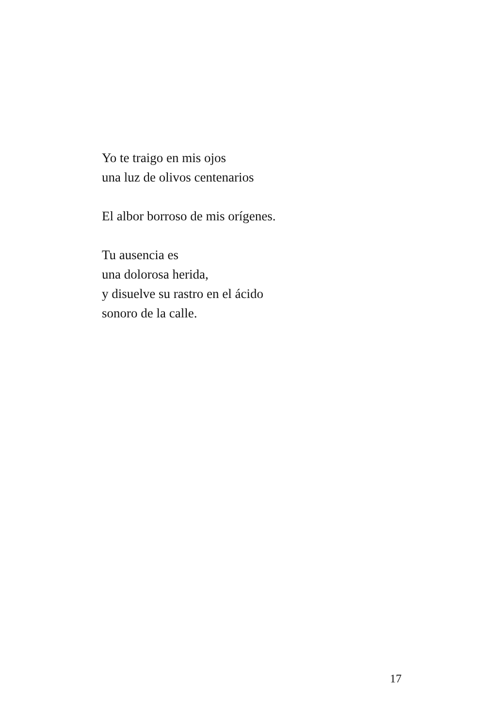Yo te traigo en mis ojos
una luz de olivos centenarios
El albor borroso de mis orígenes.
Tu ausencia es
una dolorosa herida,
y disuelve su rastro en el ácido
sonoro de la calle.
17